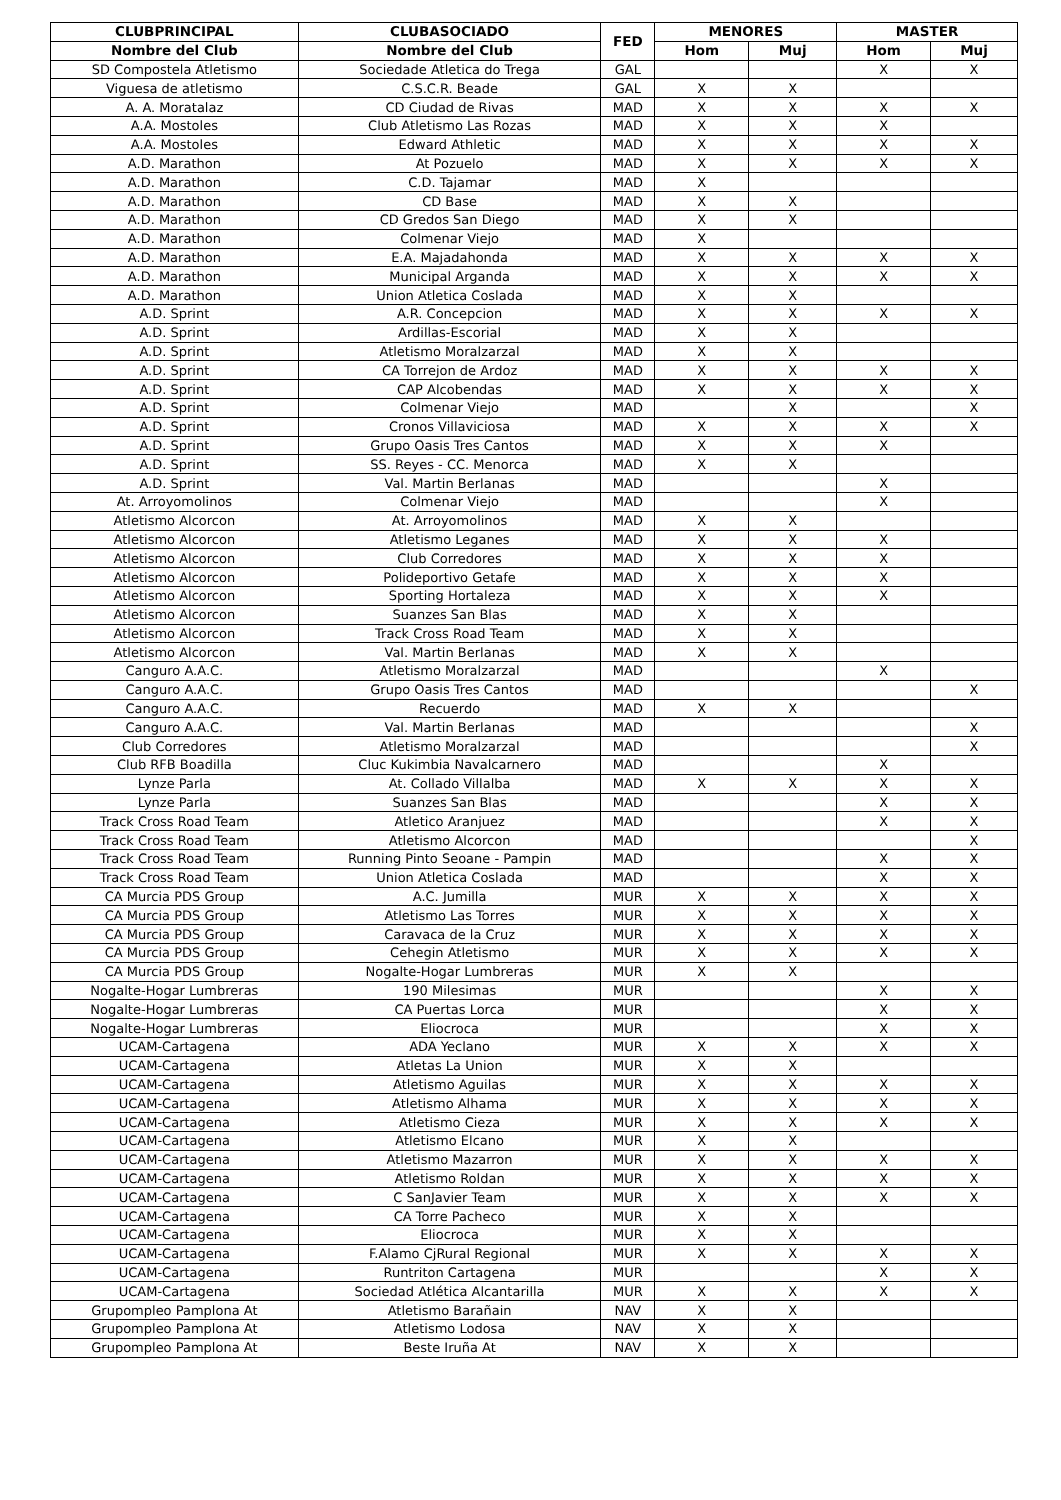| CLUBPRINCIPAL | CLUBASOCIADO | FED | MENORES | | MASTER | |
| --- | --- | --- | --- | --- | --- | --- |
| Nombre del Club | Nombre del Club | | Hom | Muj | Hom | Muj |
| SD Compostela Atletismo | Sociedade Atletica do Trega | GAL | | | X | X |
| Viguesa de atletismo | C.S.C.R. Beade | GAL | X | X | | |
| A. A. Moratalaz | CD Ciudad de Rivas | MAD | X | X | X | X |
| A.A. Mostoles | Club Atletismo Las Rozas | MAD | X | X | X | |
| A.A. Mostoles | Edward Athletic | MAD | X | X | X | X |
| A.D. Marathon | At Pozuelo | MAD | X | X | X | X |
| A.D. Marathon | C.D. Tajamar | MAD | X | | | |
| A.D. Marathon | CD Base | MAD | X | X | | |
| A.D. Marathon | CD Gredos San Diego | MAD | X | X | | |
| A.D. Marathon | Colmenar Viejo | MAD | X | | | |
| A.D. Marathon | E.A. Majadahonda | MAD | X | X | X | X |
| A.D. Marathon | Municipal Arganda | MAD | X | X | X | X |
| A.D. Marathon | Union Atletica Coslada | MAD | X | X | | |
| A.D. Sprint | A.R. Concepcion | MAD | X | X | X | X |
| A.D. Sprint | Ardillas-Escorial | MAD | X | X | | |
| A.D. Sprint | Atletismo Moralzarzal | MAD | X | X | | |
| A.D. Sprint | CA Torrejon de Ardoz | MAD | X | X | X | X |
| A.D. Sprint | CAP Alcobendas | MAD | X | X | X | X |
| A.D. Sprint | Colmenar Viejo | MAD | | X | | X |
| A.D. Sprint | Cronos Villaviciosa | MAD | X | X | X | X |
| A.D. Sprint | Grupo Oasis Tres Cantos | MAD | X | X | X | |
| A.D. Sprint | SS. Reyes - CC. Menorca | MAD | X | X | | |
| A.D. Sprint | Val. Martin Berlanas | MAD | | | X | |
| At. Arroyomolinos | Colmenar Viejo | MAD | | | X | |
| Atletismo Alcorcon | At. Arroyomolinos | MAD | X | X | | |
| Atletismo Alcorcon | Atletismo Leganes | MAD | X | X | X | |
| Atletismo Alcorcon | Club Corredores | MAD | X | X | X | |
| Atletismo Alcorcon | Polideportivo Getafe | MAD | X | X | X | |
| Atletismo Alcorcon | Sporting Hortaleza | MAD | X | X | X | |
| Atletismo Alcorcon | Suanzes San Blas | MAD | X | X | | |
| Atletismo Alcorcon | Track Cross Road Team | MAD | X | X | | |
| Atletismo Alcorcon | Val. Martin Berlanas | MAD | X | X | | |
| Canguro A.A.C. | Atletismo Moralzarzal | MAD | | | X | |
| Canguro A.A.C. | Grupo Oasis Tres Cantos | MAD | | | | X |
| Canguro A.A.C. | Recuerdo | MAD | X | X | | |
| Canguro A.A.C. | Val. Martin Berlanas | MAD | | | | X |
| Club Corredores | Atletismo Moralzarzal | MAD | | | | X |
| Club RFB Boadilla | Cluc Kukimbia Navalcarnero | MAD | | | X | |
| Lynze Parla | At. Collado Villalba | MAD | X | X | X | X |
| Lynze Parla | Suanzes San Blas | MAD | | | X | X |
| Track Cross Road Team | Atletico Aranjuez | MAD | | | X | X |
| Track Cross Road Team | Atletismo Alcorcon | MAD | | | | X |
| Track Cross Road Team | Running Pinto Seoane - Pampin | MAD | | | X | X |
| Track Cross Road Team | Union Atletica Coslada | MAD | | | X | X |
| CA Murcia PDS Group | A.C. Jumilla | MUR | X | X | X | X |
| CA Murcia PDS Group | Atletismo Las Torres | MUR | X | X | X | X |
| CA Murcia PDS Group | Caravaca de la Cruz | MUR | X | X | X | X |
| CA Murcia PDS Group | Cehegin Atletismo | MUR | X | X | X | X |
| CA Murcia PDS Group | Nogalte-Hogar Lumbreras | MUR | X | X | | |
| Nogalte-Hogar Lumbreras | 190 Milesimas | MUR | | | X | X |
| Nogalte-Hogar Lumbreras | CA Puertas Lorca | MUR | | | X | X |
| Nogalte-Hogar Lumbreras | Eliocroca | MUR | | | X | X |
| UCAM-Cartagena | ADA Yeclano | MUR | X | X | X | X |
| UCAM-Cartagena | Atletas La Union | MUR | X | X | | |
| UCAM-Cartagena | Atletismo Aguilas | MUR | X | X | X | X |
| UCAM-Cartagena | Atletismo Alhama | MUR | X | X | X | X |
| UCAM-Cartagena | Atletismo Cieza | MUR | X | X | X | X |
| UCAM-Cartagena | Atletismo Elcano | MUR | X | X | | |
| UCAM-Cartagena | Atletismo Mazarron | MUR | X | X | X | X |
| UCAM-Cartagena | Atletismo Roldan | MUR | X | X | X | X |
| UCAM-Cartagena | C SanJavier Team | MUR | X | X | X | X |
| UCAM-Cartagena | CA Torre Pacheco | MUR | X | X | | |
| UCAM-Cartagena | Eliocroca | MUR | X | X | | |
| UCAM-Cartagena | F.Alamo CjRural Regional | MUR | X | X | X | X |
| UCAM-Cartagena | Runtriton Cartagena | MUR | | | X | X |
| UCAM-Cartagena | Sociedad Atlética Alcantarilla | MUR | X | X | X | X |
| Grupompleo Pamplona At | Atletismo Barañain | NAV | X | X | | |
| Grupompleo Pamplona At | Atletismo Lodosa | NAV | X | X | | |
| Grupompleo Pamplona At | Beste Iruña At | NAV | X | X | | |